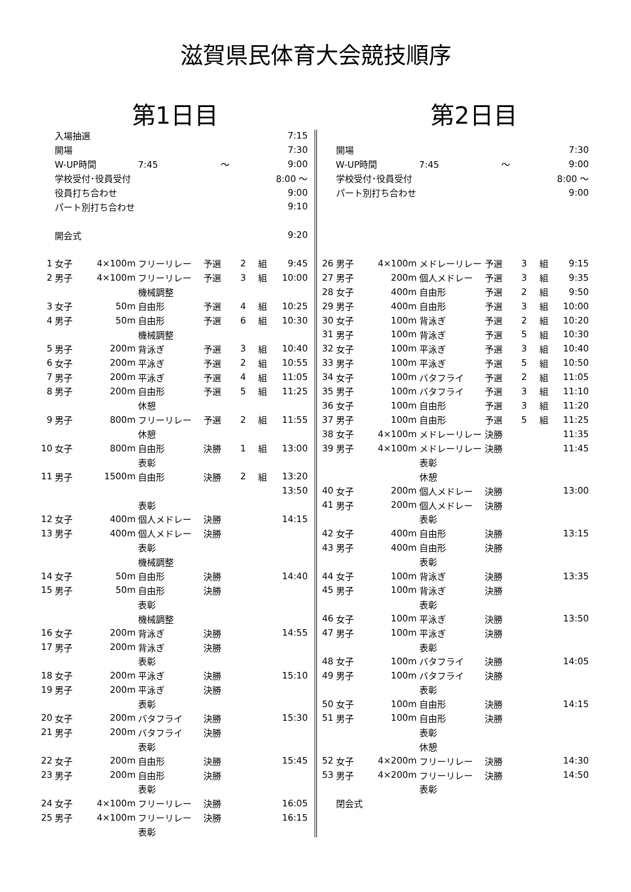滋賀県民体育大会競技順序
第1日目
| | 入場抽選 | | | | | | 7:15 |
| | 開場 | | | | | | 7:30 |
| | W-UP時間 | | 7:45 ～ | | | | 9:00 |
| | 学校受付･役員受付 | | | | | | 8:00 ～ |
| | 役員打ち合わせ | | | | | | 9:00 |
| | パート別打ち合わせ | | | | | | 9:10 |
| | 開会式 | | | | | | 9:20 |
| 1 | 女子 | 4×100m | フリーリレー | 予選 | 2 | 組 | 9:45 |
| 2 | 男子 | 4×100m | フリーリレー | 予選 | 3 | 組 | 10:00 |
| | | | 機械調整 | | | | |
| 3 | 女子 | 50m | 自由形 | 予選 | 4 | 組 | 10:25 |
| 4 | 男子 | 50m | 自由形 | 予選 | 6 | 組 | 10:30 |
| | | | 機械調整 | | | | |
| 5 | 男子 | 200m | 背泳ぎ | 予選 | 3 | 組 | 10:40 |
| 6 | 女子 | 200m | 平泳ぎ | 予選 | 2 | 組 | 10:55 |
| 7 | 男子 | 200m | 平泳ぎ | 予選 | 4 | 組 | 11:05 |
| 8 | 男子 | 200m | 自由形 | 予選 | 5 | 組 | 11:25 |
| | | | 休憩 | | | | |
| 9 | 男子 | 800m | フリーリレー | 予選 | 2 | 組 | 11:55 |
| | | | 休憩 | | | | |
| 10 | 女子 | 800m | 自由形 | 決勝 | 1 | 組 | 13:00 |
| | | | 表彰 | | | | |
| 11 | 男子 | 1500m | 自由形 | 決勝 | 2 | 組 | 13:20 |
| | | | | | | | 13:50 |
| | | | 表彰 | | | | |
| 12 | 女子 | 400m | 個人メドレー | 決勝 | | | 14:15 |
| 13 | 男子 | 400m | 個人メドレー | 決勝 | | | |
| | | | 表彰 | | | | |
| | | | 機械調整 | | | | |
| 14 | 女子 | 50m | 自由形 | 決勝 | | | 14:40 |
| 15 | 男子 | 50m | 自由形 | 決勝 | | | |
| | | | 表彰 | | | | |
| | | | 機械調整 | | | | |
| 16 | 女子 | 200m | 背泳ぎ | 決勝 | | | 14:55 |
| 17 | 男子 | 200m | 背泳ぎ | 決勝 | | | |
| | | | 表彰 | | | | |
| 18 | 女子 | 200m | 平泳ぎ | 決勝 | | | 15:10 |
| 19 | 男子 | 200m | 平泳ぎ | 決勝 | | | |
| | | | 表彰 | | | | |
| 20 | 女子 | 200m | バタフライ | 決勝 | | | 15:30 |
| 21 | 男子 | 200m | バタフライ | 決勝 | | | |
| | | | 表彰 | | | | |
| 22 | 女子 | 200m | 自由形 | 決勝 | | | 15:45 |
| 23 | 男子 | 200m | 自由形 | 決勝 | | | |
| | | | 表彰 | | | | |
| 24 | 女子 | 4×100m | フリーリレー | 決勝 | | | 16:05 |
| 25 | 男子 | 4×100m | フリーリレー | 決勝 | | | 16:15 |
| | | | 表彰 | | | | |
第2日目
| | 開場 | | | | | | 7:30 |
| | W-UP時間 | | 7:45 ～ | | | | 9:00 |
| | 学校受付･役員受付 | | | | | | 8:00 ～ |
| | パート別打ち合わせ | | | | | | 9:00 |
| 26 | 男子 | 4×100m | メドレーリレー | 予選 | 3 | 組 | 9:15 |
| 27 | 男子 | 200m | 個人メドレー | 予選 | 3 | 組 | 9:35 |
| 28 | 女子 | 400m | 自由形 | 予選 | 2 | 組 | 9:50 |
| 29 | 男子 | 400m | 自由形 | 予選 | 3 | 組 | 10:00 |
| 30 | 女子 | 100m | 背泳ぎ | 予選 | 2 | 組 | 10:20 |
| 31 | 男子 | 100m | 背泳ぎ | 予選 | 5 | 組 | 10:30 |
| 32 | 女子 | 100m | 平泳ぎ | 予選 | 3 | 組 | 10:40 |
| 33 | 男子 | 100m | 平泳ぎ | 予選 | 5 | 組 | 10:50 |
| 34 | 女子 | 100m | バタフライ | 予選 | 2 | 組 | 11:05 |
| 35 | 男子 | 100m | バタフライ | 予選 | 3 | 組 | 11:10 |
| 36 | 女子 | 100m | 自由形 | 予選 | 3 | 組 | 11:20 |
| 37 | 男子 | 100m | 自由形 | 予選 | 5 | 組 | 11:25 |
| 38 | 女子 | 4×100m | メドレーリレー | 決勝 | | | 11:35 |
| 39 | 男子 | 4×100m | メドレーリレー | 決勝 | | | 11:45 |
| | | | 表彰 | | | | |
| | | | 休憩 | | | | |
| 40 | 女子 | 200m | 個人メドレー | 決勝 | | | 13:00 |
| 41 | 男子 | 200m | 個人メドレー | 決勝 | | | |
| | | | 表彰 | | | | |
| 42 | 女子 | 400m | 自由形 | 決勝 | | | 13:15 |
| 43 | 男子 | 400m | 自由形 | 決勝 | | | |
| | | | 表彰 | | | | |
| 44 | 女子 | 100m | 背泳ぎ | 決勝 | | | 13:35 |
| 45 | 男子 | 100m | 背泳ぎ | 決勝 | | | |
| | | | 表彰 | | | | |
| 46 | 女子 | 100m | 平泳ぎ | 決勝 | | | 13:50 |
| 47 | 男子 | 100m | 平泳ぎ | 決勝 | | | |
| | | | 表彰 | | | | |
| 48 | 女子 | 100m | バタフライ | 決勝 | | | 14:05 |
| 49 | 男子 | 100m | バタフライ | 決勝 | | | |
| | | | 表彰 | | | | |
| 50 | 女子 | 100m | 自由形 | 決勝 | | | 14:15 |
| 51 | 男子 | 100m | 自由形 | 決勝 | | | |
| | | | 表彰 | | | | |
| | | | 休憩 | | | | |
| 52 | 女子 | 4×200m | フリーリレー | 決勝 | | | 14:30 |
| 53 | 男子 | 4×200m | フリーリレー | 決勝 | | | 14:50 |
| | | | 表彰 | | | | |
| | 閉会式 | | | | | | |